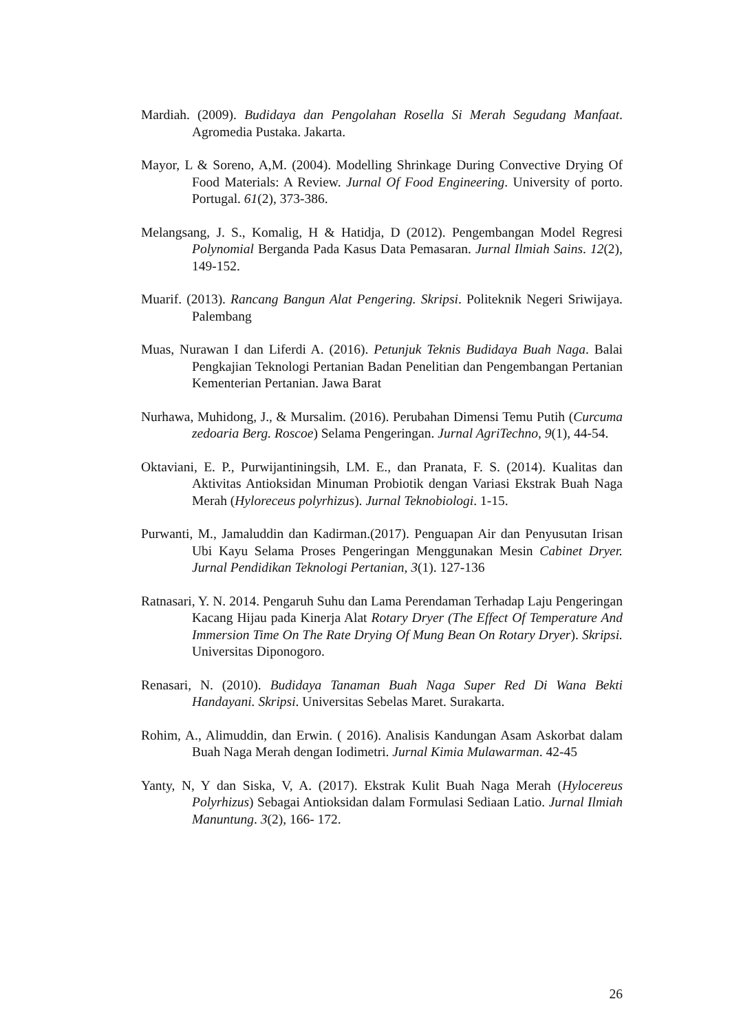Mardiah. (2009). Budidaya dan Pengolahan Rosella Si Merah Segudang Manfaat. Agromedia Pustaka. Jakarta.
Mayor, L & Soreno, A,M. (2004). Modelling Shrinkage During Convective Drying Of Food Materials: A Review. Jurnal Of Food Engineering. University of porto. Portugal. 61(2), 373-386.
Melangsang, J. S., Komalig, H & Hatidja, D (2012). Pengembangan Model Regresi Polynomial Berganda Pada Kasus Data Pemasaran. Jurnal Ilmiah Sains. 12(2), 149-152.
Muarif. (2013). Rancang Bangun Alat Pengering. Skripsi. Politeknik Negeri Sriwijaya. Palembang
Muas, Nurawan I dan Liferdi A. (2016). Petunjuk Teknis Budidaya Buah Naga. Balai Pengkajian Teknologi Pertanian Badan Penelitian dan Pengembangan Pertanian Kementerian Pertanian. Jawa Barat
Nurhawa, Muhidong, J., & Mursalim. (2016). Perubahan Dimensi Temu Putih (Curcuma zedoaria Berg. Roscoe) Selama Pengeringan. Jurnal AgriTechno, 9(1), 44-54.
Oktaviani, E. P., Purwijantiningsih, LM. E., dan Pranata, F. S. (2014). Kualitas dan Aktivitas Antioksidan Minuman Probiotik dengan Variasi Ekstrak Buah Naga Merah (Hyloreceus polyrhizus). Jurnal Teknobiologi. 1-15.
Purwanti, M., Jamaluddin dan Kadirman.(2017). Penguapan Air dan Penyusutan Irisan Ubi Kayu Selama Proses Pengeringan Menggunakan Mesin Cabinet Dryer. Jurnal Pendidikan Teknologi Pertanian, 3(1). 127-136
Ratnasari, Y. N. 2014. Pengaruh Suhu dan Lama Perendaman Terhadap Laju Pengeringan Kacang Hijau pada Kinerja Alat Rotary Dryer (The Effect Of Temperature And Immersion Time On The Rate Drying Of Mung Bean On Rotary Dryer). Skripsi. Universitas Diponogoro.
Renasari, N. (2010). Budidaya Tanaman Buah Naga Super Red Di Wana Bekti Handayani. Skripsi. Universitas Sebelas Maret. Surakarta.
Rohim, A., Alimuddin, dan Erwin. ( 2016). Analisis Kandungan Asam Askorbat dalam Buah Naga Merah dengan Iodimetri. Jurnal Kimia Mulawarman. 42-45
Yanty, N, Y dan Siska, V, A. (2017). Ekstrak Kulit Buah Naga Merah (Hylocereus Polyrhizus) Sebagai Antioksidan dalam Formulasi Sediaan Latio. Jurnal Ilmiah Manuntung. 3(2), 166- 172.
26